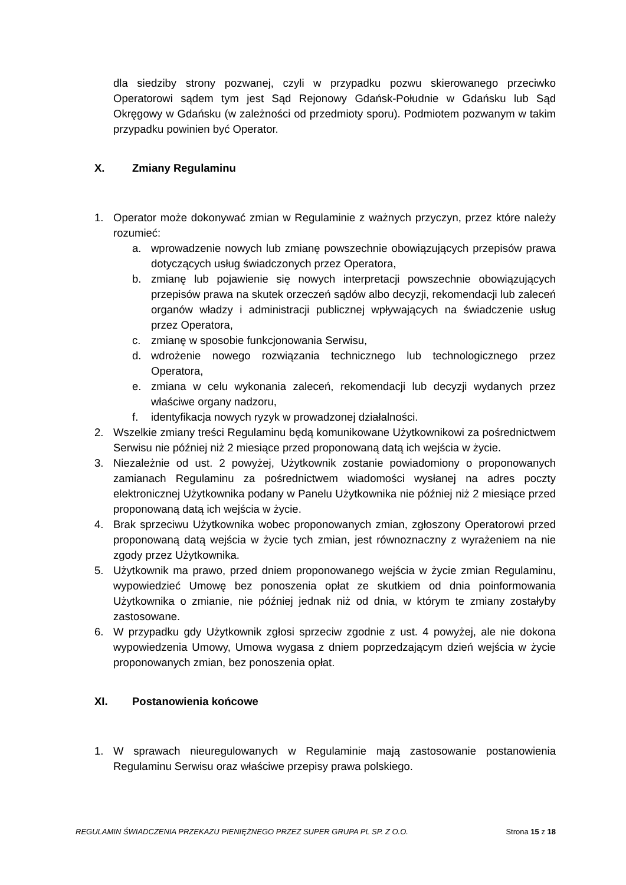dla siedziby strony pozwanej, czyli w przypadku pozwu skierowanego przeciwko Operatorowi sądem tym jest Sąd Rejonowy Gdańsk-Południe w Gdańsku lub Sąd Okręgowy w Gdańsku (w zależności od przedmioty sporu). Podmiotem pozwanym w takim przypadku powinien być Operator.
X. Zmiany Regulaminu
1. Operator może dokonywać zmian w Regulaminie z ważnych przyczyn, przez które należy rozumieć:
a. wprowadzenie nowych lub zmianę powszechnie obowiązujących przepisów prawa dotyczących usług świadczonych przez Operatora,
b. zmianę lub pojawienie się nowych interpretacji powszechnie obowiązujących przepisów prawa na skutek orzeczeń sądów albo decyzji, rekomendacji lub zaleceń organów władzy i administracji publicznej wpływających na świadczenie usług przez Operatora,
c. zmianę w sposobie funkcjonowania Serwisu,
d. wdrożenie nowego rozwiązania technicznego lub technologicznego przez Operatora,
e. zmiana w celu wykonania zaleceń, rekomendacji lub decyzji wydanych przez właściwe organy nadzoru,
f. identyfikacja nowych ryzyk w prowadzonej działalności.
2. Wszelkie zmiany treści Regulaminu będą komunikowane Użytkownikowi za pośrednictwem Serwisu nie później niż 2 miesiące przed proponowaną datą ich wejścia w życie.
3. Niezależnie od ust. 2 powyżej, Użytkownik zostanie powiadomiony o proponowanych zamianach Regulaminu za pośrednictwem wiadomości wysłanej na adres poczty elektronicznej Użytkownika podany w Panelu Użytkownika nie później niż 2 miesiące przed proponowaną datą ich wejścia w życie.
4. Brak sprzeciwu Użytkownika wobec proponowanych zmian, zgłoszony Operatorowi przed proponowaną datą wejścia w życie tych zmian, jest równoznaczny z wyrażeniem na nie zgody przez Użytkownika.
5. Użytkownik ma prawo, przed dniem proponowanego wejścia w życie zmian Regulaminu, wypowiedzieć Umowę bez ponoszenia opłat ze skutkiem od dnia poinformowania Użytkownika o zmianie, nie później jednak niż od dnia, w którym te zmiany zostałyby zastosowane.
6. W przypadku gdy Użytkownik zgłosi sprzeciw zgodnie z ust. 4 powyżej, ale nie dokona wypowiedzenia Umowy, Umowa wygasa z dniem poprzedzającym dzień wejścia w życie proponowanych zmian, bez ponoszenia opłat.
XI. Postanowienia końcowe
1. W sprawach nieuregulowanych w Regulaminie mają zastosowanie postanowienia Regulaminu Serwisu oraz właściwe przepisy prawa polskiego.
REGULAMIN ŚWIADCZENIA PRZEKAZU PIENIĘŻNEGO PRZEZ SUPER GRUPA PL SP. Z O.O. Strona 15 z 18